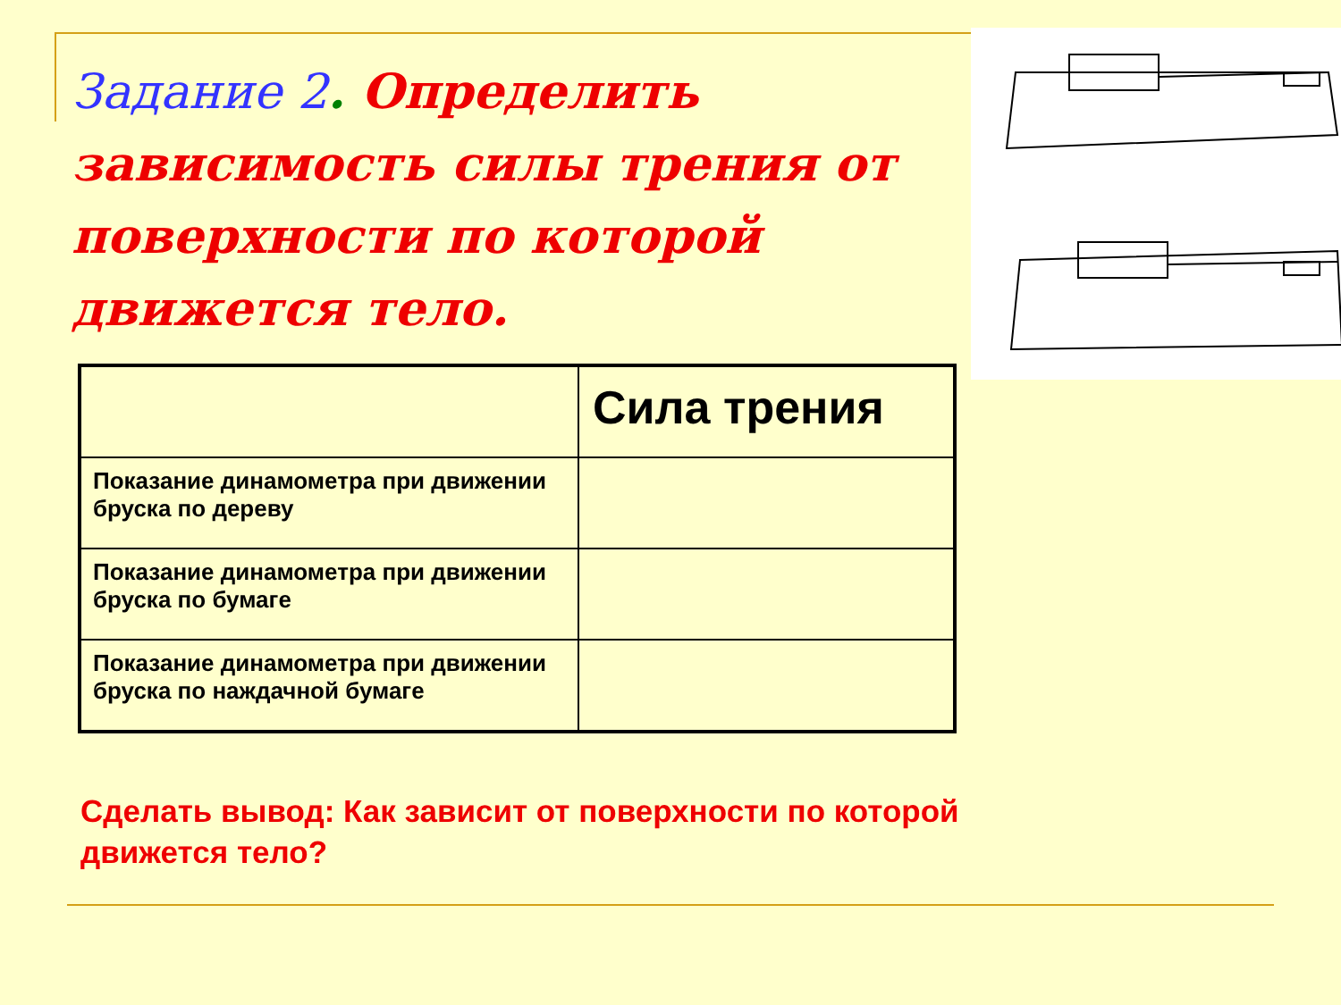Задание 2. Определить зависимость силы трения от поверхности по которой движется тело.
| | Сила трения |
| --- | --- |
| Показание динамометра при движении бруска по дереву | |
| Показание динамометра при движении бруска по бумаге | |
| Показание динамометра при движении бруска по наждачной бумаге | |
Сделать вывод: Как зависит от поверхности по которой движется тело?